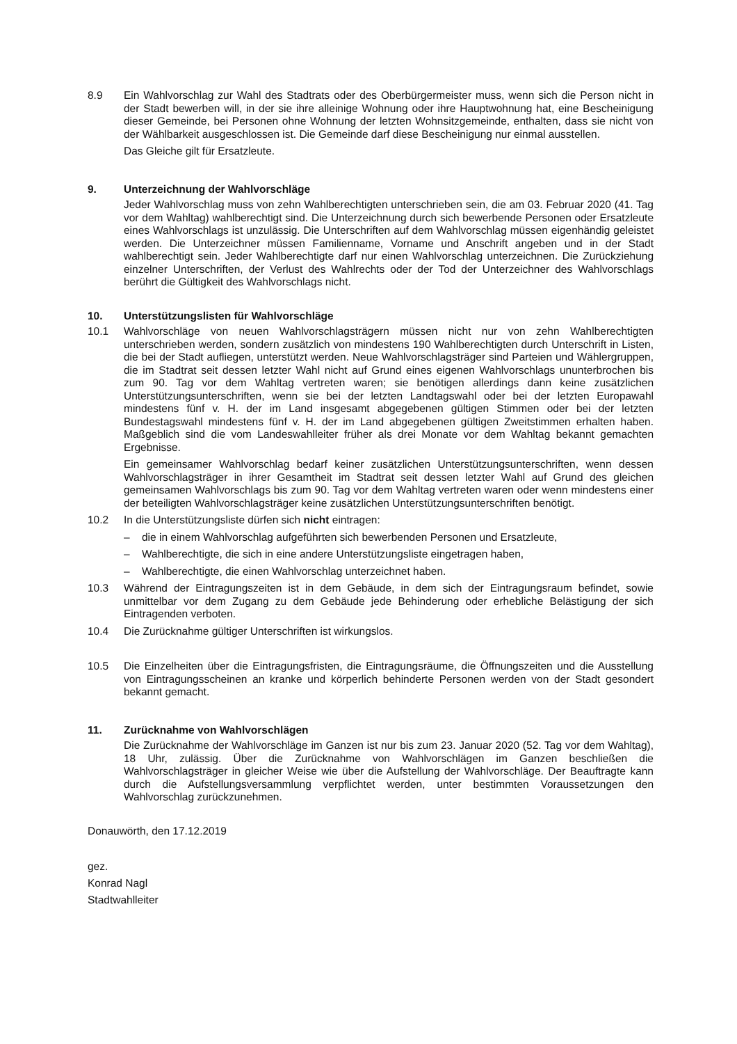8.9 Ein Wahlvorschlag zur Wahl des Stadtrats oder des Oberbürgermeister muss, wenn sich die Person nicht in der Stadt bewerben will, in der sie ihre alleinige Wohnung oder ihre Hauptwohnung hat, eine Bescheinigung dieser Gemeinde, bei Personen ohne Wohnung der letzten Wohnsitzgemeinde, enthalten, dass sie nicht von der Wählbarkeit ausgeschlossen ist. Die Gemeinde darf diese Bescheinigung nur einmal ausstellen.
Das Gleiche gilt für Ersatzleute.
9. Unterzeichnung der Wahlvorschläge
Jeder Wahlvorschlag muss von zehn Wahlberechtigten unterschrieben sein, die am 03. Februar 2020 (41. Tag vor dem Wahltag) wahlberechtigt sind. Die Unterzeichnung durch sich bewerbende Personen oder Ersatzleute eines Wahlvorschlags ist unzulässig. Die Unterschriften auf dem Wahlvorschlag müssen eigenhändig geleistet werden. Die Unterzeichner müssen Familienname, Vorname und Anschrift angeben und in der Stadt wahlberechtigt sein. Jeder Wahlberechtigte darf nur einen Wahlvorschlag unterzeichnen. Die Zurückziehung einzelner Unterschriften, der Verlust des Wahlrechts oder der Tod der Unterzeichner des Wahlvorschlags berührt die Gültigkeit des Wahlvorschlags nicht.
10. Unterstützungslisten für Wahlvorschläge
10.1 Wahlvorschläge von neuen Wahlvorschlagsträgern müssen nicht nur von zehn Wahlberechtigten unterschrieben werden, sondern zusätzlich von mindestens 190 Wahlberechtigten durch Unterschrift in Listen, die bei der Stadt aufliegen, unterstützt werden. Neue Wahlvorschlagsträger sind Parteien und Wählergruppen, die im Stadtrat seit dessen letzter Wahl nicht auf Grund eines eigenen Wahlvorschlags ununterbrochen bis zum 90. Tag vor dem Wahltag vertreten waren; sie benötigen allerdings dann keine zusätzlichen Unterstützungsunterschriften, wenn sie bei der letzten Landtagswahl oder bei der letzten Europawahl mindestens fünf v. H. der im Land insgesamt abgegebenen gültigen Stimmen oder bei der letzten Bundestagswahl mindestens fünf v. H. der im Land abgegebenen gültigen Zweitstimmen erhalten haben. Maßgeblich sind die vom Landeswahlleiter früher als drei Monate vor dem Wahltag bekannt gemachten Ergebnisse.
Ein gemeinsamer Wahlvorschlag bedarf keiner zusätzlichen Unterstützungsunterschriften, wenn dessen Wahlvorschlagsträger in ihrer Gesamtheit im Stadtrat seit dessen letzter Wahl auf Grund des gleichen gemeinsamen Wahlvorschlags bis zum 90. Tag vor dem Wahltag vertreten waren oder wenn mindestens einer der beteiligten Wahlvorschlagsträger keine zusätzlichen Unterstützungsunterschriften benötigt.
10.2 In die Unterstützungsliste dürfen sich nicht eintragen:
– die in einem Wahlvorschlag aufgeführten sich bewerbenden Personen und Ersatzleute,
– Wahlberechtigte, die sich in eine andere Unterstützungsliste eingetragen haben,
– Wahlberechtigte, die einen Wahlvorschlag unterzeichnet haben.
10.3 Während der Eintragungszeiten ist in dem Gebäude, in dem sich der Eintragungsraum befindet, sowie unmittelbar vor dem Zugang zu dem Gebäude jede Behinderung oder erhebliche Belästigung der sich Eintragenden verboten.
10.4 Die Zurücknahme gültiger Unterschriften ist wirkungslos.
10.5 Die Einzelheiten über die Eintragungsfristen, die Eintragungsräume, die Öffnungszeiten und die Ausstellung von Eintragungsscheinen an kranke und körperlich behinderte Personen werden von der Stadt gesondert bekannt gemacht.
11. Zurücknahme von Wahlvorschlägen
Die Zurücknahme der Wahlvorschläge im Ganzen ist nur bis zum 23. Januar 2020 (52. Tag vor dem Wahltag), 18 Uhr, zulässig. Über die Zurücknahme von Wahlvorschlägen im Ganzen beschließen die Wahlvorschlagsträger in gleicher Weise wie über die Aufstellung der Wahlvorschläge. Der Beauftragte kann durch die Aufstellungsversammlung verpflichtet werden, unter bestimmten Voraussetzungen den Wahlvorschlag zurückzunehmen.
Donauwörth, den 17.12.2019
gez.
Konrad Nagl
Stadtwahlleiter